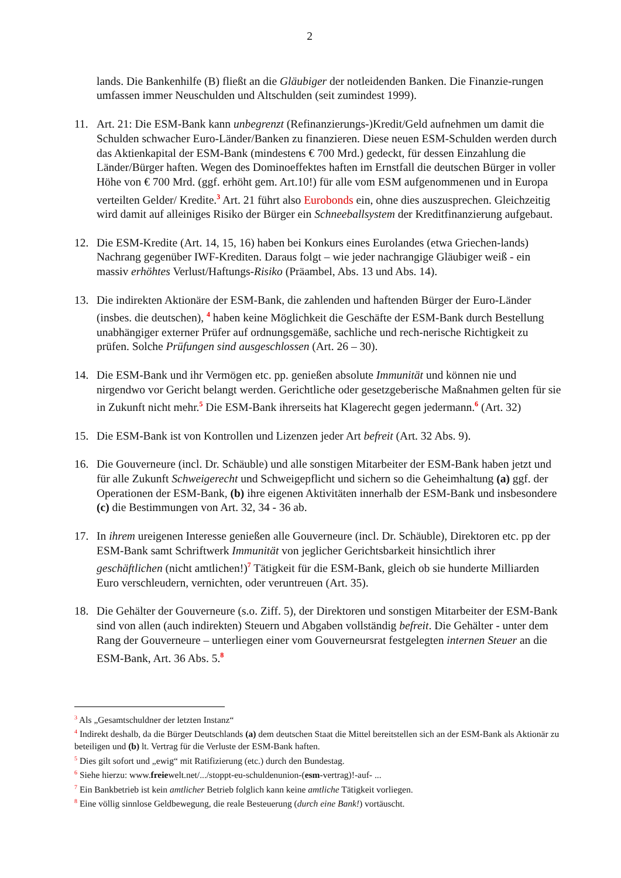2
lands. Die Bankenhilfe (B) fließt an die Gläubiger der notleidenden Banken. Die Finanzie-rungen umfassen immer Neuschulden und Altschulden (seit zumindest 1999).
11. Art. 21: Die ESM-Bank kann unbegrenzt (Refinanzierungs-)Kredit/Geld aufnehmen um damit die Schulden schwacher Euro-Länder/Banken zu finanzieren. Diese neuen ESM-Schulden werden durch das Aktienkapital der ESM-Bank (mindestens € 700 Mrd.) gedeckt, für dessen Einzahlung die Länder/Bürger haften. Wegen des Dominoeffektes haften im Ernstfall die deutschen Bürger in voller Höhe von € 700 Mrd. (ggf. erhöht gem. Art.10!) für alle vom ESM aufgenommenen und in Europa verteilten Gelder/ Kredite.<sup>3</sup> Art. 21 führt also Eurobonds ein, ohne dies auszusprechen. Gleichzeitig wird damit auf alleiniges Risiko der Bürger ein Schneeballsystem der Kreditfinanzierung aufgebaut.
12. Die ESM-Kredite (Art. 14, 15, 16) haben bei Konkurs eines Eurolandes (etwa Griechen-lands) Nachrang gegenüber IWF-Krediten. Daraus folgt – wie jeder nachrangige Gläubiger weiß - ein massiv erhöhtes Verlust/Haftungs-Risiko (Präambel, Abs. 13 und Abs. 14).
13. Die indirekten Aktionäre der ESM-Bank, die zahlenden und haftenden Bürger der Euro-Länder (insbes. die deutschen), <sup>4</sup> haben keine Möglichkeit die Geschäfte der ESM-Bank durch Bestellung unabhängiger externer Prüfer auf ordnungsgemäße, sachliche und rech-nerische Richtigkeit zu prüfen. Solche Prüfungen sind ausgeschlossen (Art. 26 – 30).
14. Die ESM-Bank und ihr Vermögen etc. pp. genießen absolute Immunität und können nie und nirgendwo vor Gericht belangt werden. Gerichtliche oder gesetzgeberische Maßnahmen gelten für sie in Zukunft nicht mehr.<sup>5</sup> Die ESM-Bank ihrerseits hat Klagerecht gegen jedermann.<sup>6</sup> (Art. 32)
15. Die ESM-Bank ist von Kontrollen und Lizenzen jeder Art befreit (Art. 32 Abs. 9).
16. Die Gouverneure (incl. Dr. Schäuble) und alle sonstigen Mitarbeiter der ESM-Bank haben jetzt und für alle Zukunft Schweigerecht und Schweigepflicht und sichern so die Geheimhaltung (a) ggf. der Operationen der ESM-Bank, (b) ihre eigenen Aktivitäten innerhalb der ESM-Bank und insbesondere (c) die Bestimmungen von Art. 32, 34 - 36 ab.
17. In ihrem ureigenen Interesse genießen alle Gouverneure (incl. Dr. Schäuble), Direktoren etc. pp der ESM-Bank samt Schriftwerk Immunität von jeglicher Gerichtsbarkeit hinsichtlich ihrer geschäftlichen (nicht amtlichen!)<sup>7</sup> Tätigkeit für die ESM-Bank, gleich ob sie hunderte Milliarden Euro verschleudern, vernichten, oder veruntreuen (Art. 35).
18. Die Gehälter der Gouverneure (s.o. Ziff. 5), der Direktoren und sonstigen Mitarbeiter der ESM-Bank sind von allen (auch indirekten) Steuern und Abgaben vollständig befreit. Die Gehälter - unter dem Rang der Gouverneure – unterliegen einer vom Gouverneursrat festgelegten internen Steuer an die ESM-Bank, Art. 36 Abs. 5.<sup>8</sup>
<sup>3</sup> Als „Gesamtschuldner der letzten Instanz“
<sup>4</sup> Indirekt deshalb, da die Bürger Deutschlands (a) dem deutschen Staat die Mittel bereitstellen sich an der ESM-Bank als Aktionär zu beteiligen und (b) lt. Vertrag für die Verluste der ESM-Bank haften.
<sup>5</sup> Dies gilt sofort und „ewig“ mit Ratifizierung (etc.) durch den Bundestag.
<sup>6</sup> Siehe hierzu: www.freiewelt.net/.../stoppt-eu-schuldenunion-(esm-vertrag)!-auf- ...
<sup>7</sup> Ein Bankbetrieb ist kein amtlicher Betrieb folglich kann keine amtliche Tätigkeit vorliegen.
<sup>8</sup> Eine völlig sinnlose Geldbewegung, die reale Besteuerung (durch eine Bank!) vortäuscht.